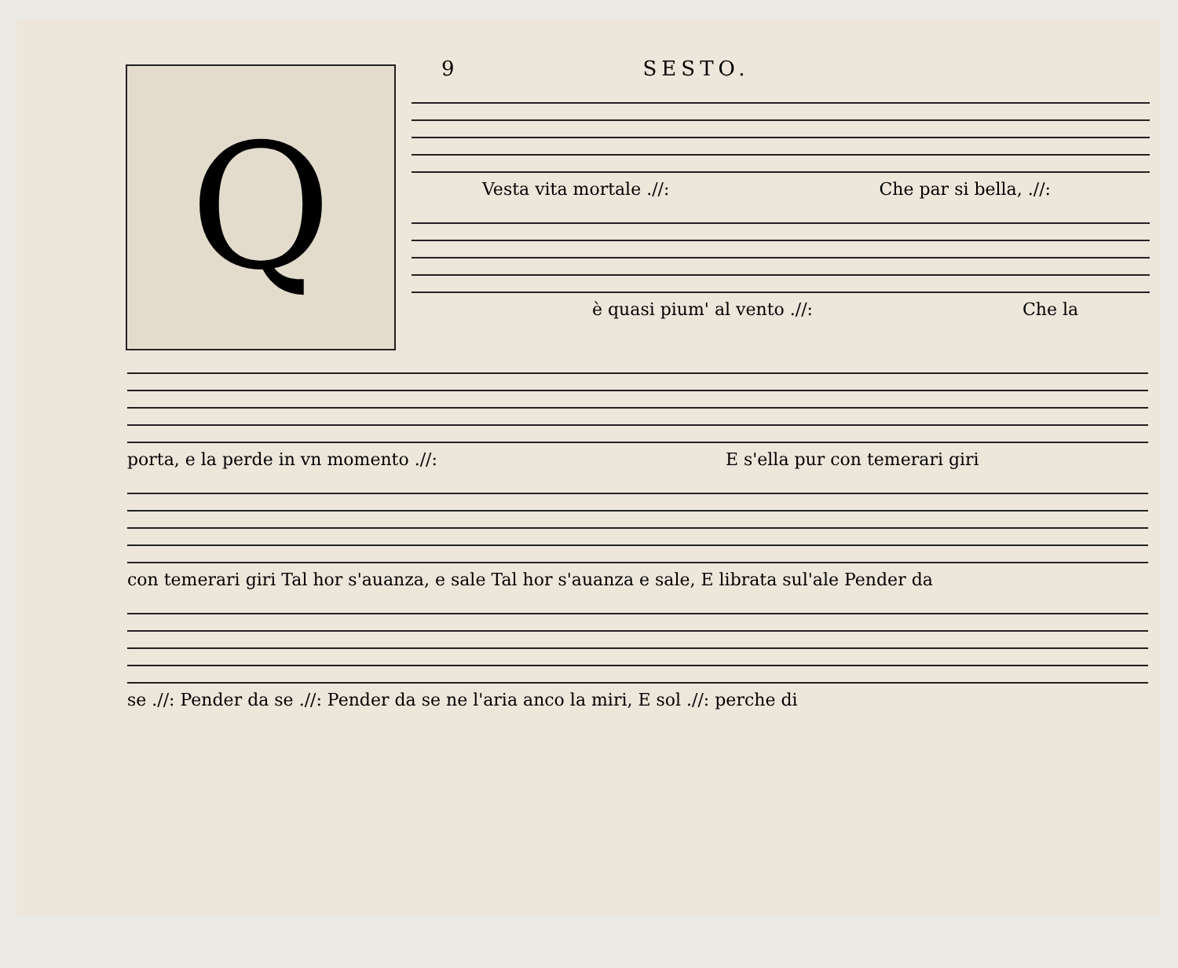9 SESTO.
Q
Vesta vita mortale .//: Che par si bella, .//:
è quasi pium' al vento .//: Che la
porta, e la perde in vn momento .//: E s'ella pur con temerari giri
con temerari giri Tal hor s'auanza, e sale Tal hor s'auanza e sale, E librata sul'ale Pender da
se .//: Pender da se .//: Pender da se ne l'aria anco la miri, E sol .//: perche di